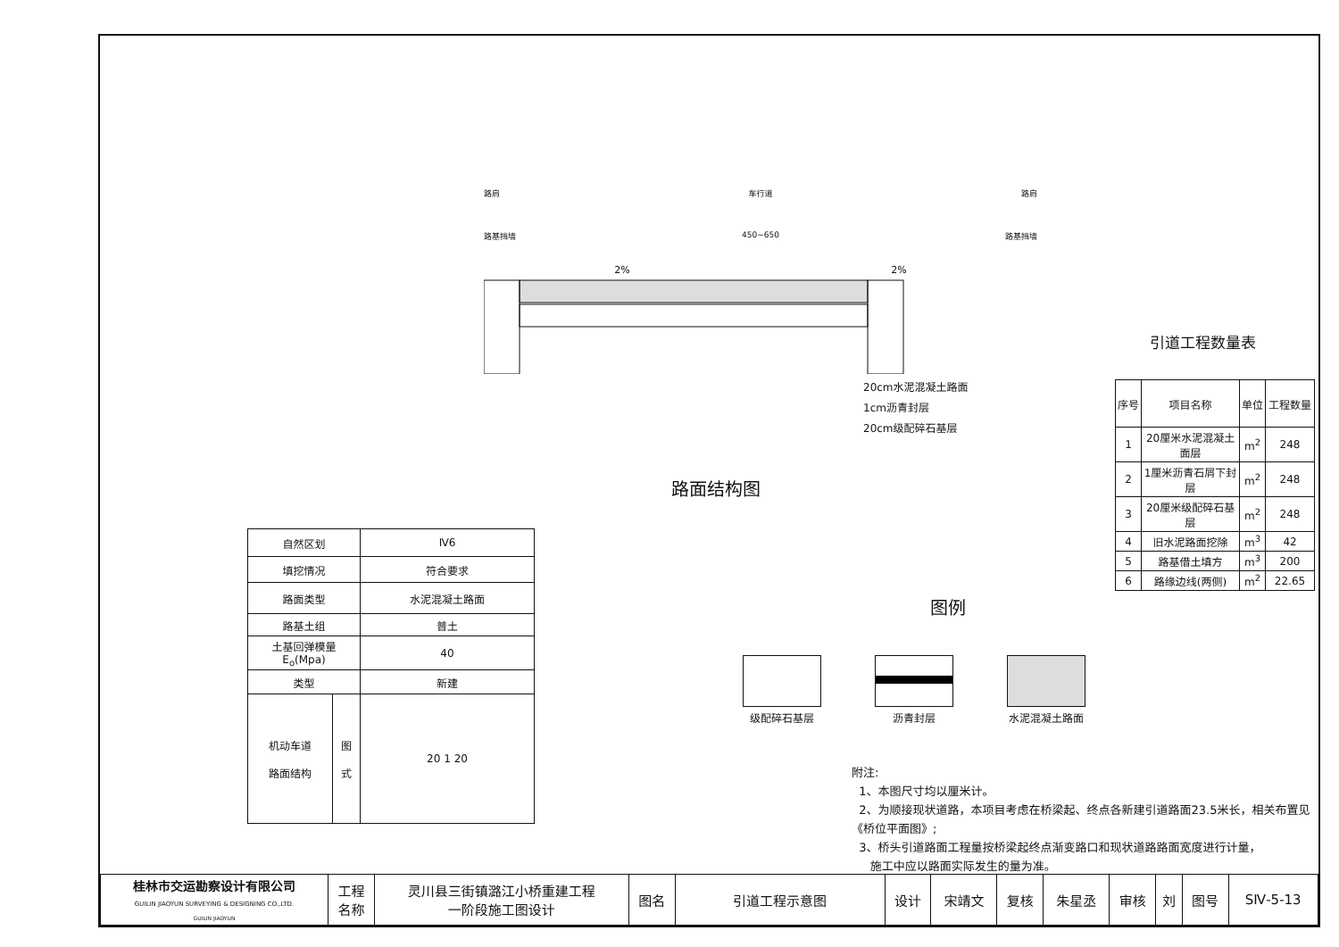路肩 车行道 路肩
路基挡墙 450~650 路基挡墙
2% 2%
20cm水泥混凝土路面
1cm沥青封层
20cm级配碎石基层
路面结构图
引道工程数量表
| 序号 | 项目名称 | 单位 | 工程数量 |
| --- | --- | --- | --- |
| 1 | 20厘米水泥混凝土面层 | m<sup>2</sup> | 248 |
| 2 | 1厘米沥青石屑下封层 | m<sup>2</sup> | 248 |
| 3 | 20厘米级配碎石基层 | m<sup>2</sup> | 248 |
| 4 | 旧水泥路面挖除 | m<sup>3</sup> | 42 |
| 5 | 路基借土填方 | m<sup>3</sup> | 200 |
| 6 | 路缘边线(两侧) | m<sup>2</sup> | 22.65 |
| 自然区划 | | Ⅳ6 |
| 填挖情况 | | 符合要求 |
| 路面类型 | | 水泥混凝土路面 |
| 路基土组 | | 普土 |
| 土基回弹模量 E<sub>o</sub>(Mpa) | | 40 |
| 类型 | | 新建 |
| 机动车道 路面结构 | 图 式 | 20 1 20 |
图例
级配碎石基层
沥青封层
水泥混凝土路面
附注:
1、本图尺寸均以厘米计。
2、为顺接现状道路，本项目考虑在桥梁起、终点各新建引道路面23.5米长，相关布置见《桥位平面图》;
3、桥头引道路面工程量按桥梁起终点渐变路口和现状道路路面宽度进行计量，
施工中应以路面实际发生的量为准。
| 桂林市交运勘察设计有限公司 GUILIN JIAOYUN SURVEYING & DESIGNING CO.,LTD. GUILIN JIAOYUN | 工程 名称 | 灵川县三街镇潞江小桥重建工程 一阶段施工图设计 | 图名 | 引道工程示意图 | 设计 | 宋靖文 | 复核 | 朱星丞 | 审核 | 刘 | 图号 | SⅣ-5-13 |